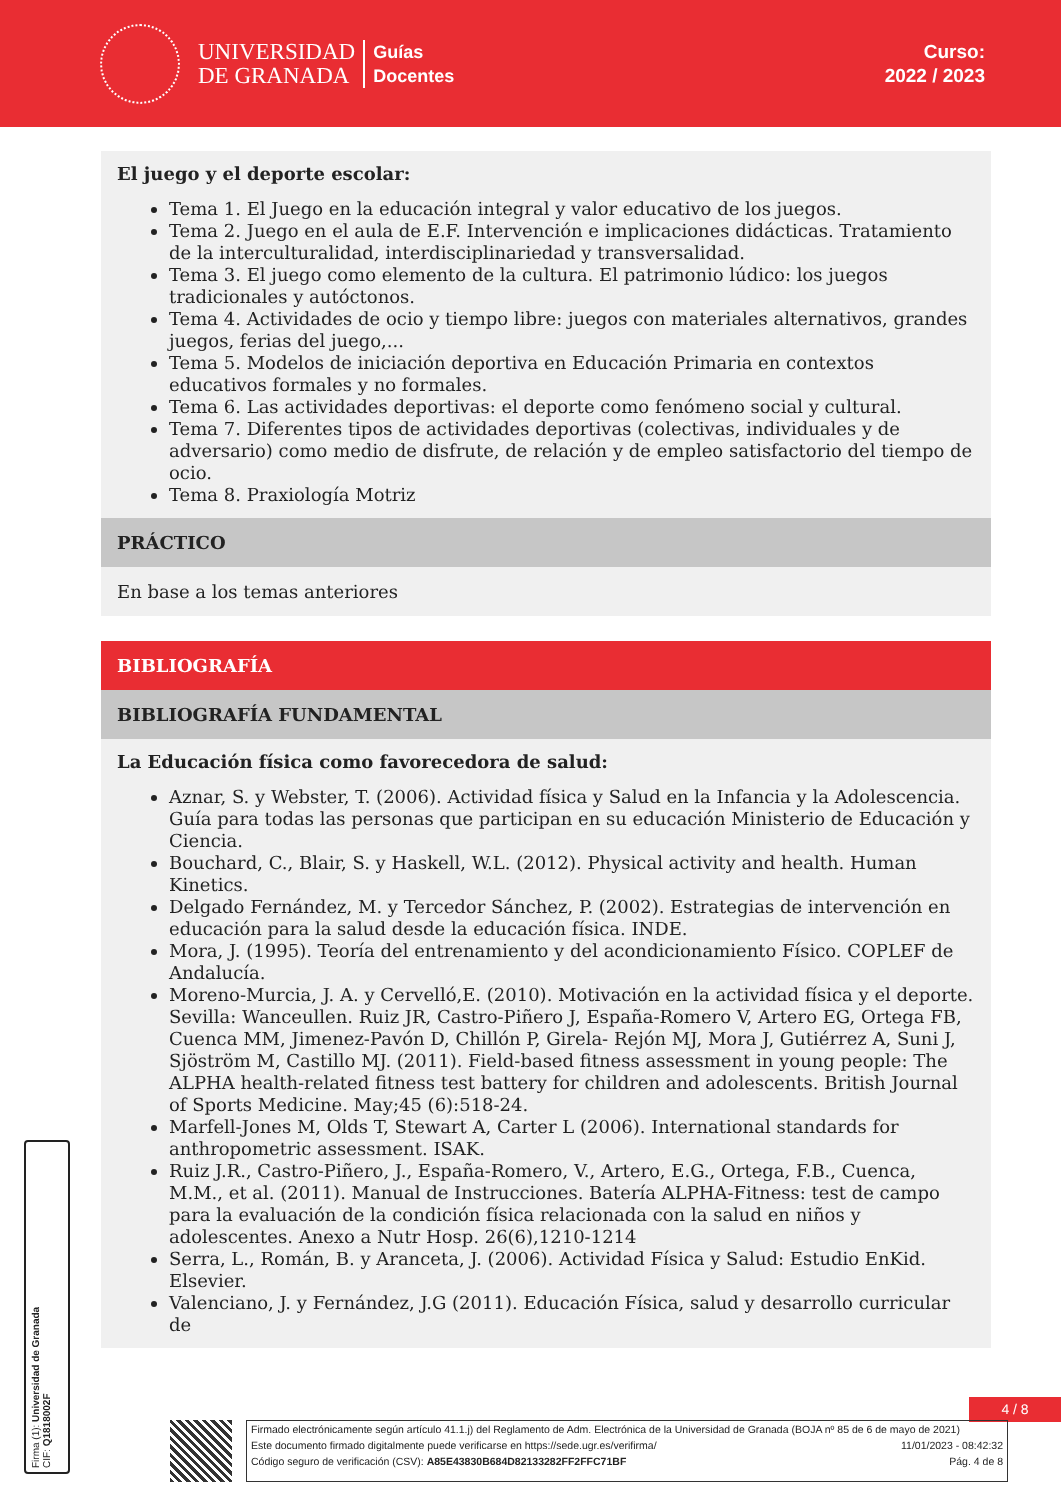UNIVERSIDAD
DE GRANADA
Guías
Docentes
Curso:
2022 / 2023
El juego y el deporte escolar:
Tema 1. El Juego en la educación integral y valor educativo de los juegos.
Tema 2. Juego en el aula de E.F. Intervención e implicaciones didácticas. Tratamiento de la interculturalidad, interdisciplinariedad y transversalidad.
Tema 3. El juego como elemento de la cultura. El patrimonio lúdico: los juegos tradicionales y autóctonos.
Tema 4. Actividades de ocio y tiempo libre: juegos con materiales alternativos, grandes juegos, ferias del juego,...
Tema 5. Modelos de iniciación deportiva en Educación Primaria en contextos educativos formales y no formales.
Tema 6. Las actividades deportivas: el deporte como fenómeno social y cultural.
Tema 7. Diferentes tipos de actividades deportivas (colectivas, individuales y de adversario) como medio de disfrute, de relación y de empleo satisfactorio del tiempo de ocio.
Tema 8. Praxiología Motriz
PRÁCTICO
En base a los temas anteriores
BIBLIOGRAFÍA
BIBLIOGRAFÍA FUNDAMENTAL
La Educación física como favorecedora de salud:
Aznar, S. y Webster, T. (2006). Actividad física y Salud en la Infancia y la Adolescencia. Guía para todas las personas que participan en su educación Ministerio de Educación y Ciencia.
Bouchard, C., Blair, S. y Haskell, W.L. (2012). Physical activity and health. Human Kinetics.
Delgado Fernández, M. y Tercedor Sánchez, P. (2002). Estrategias de intervención en educación para la salud desde la educación física. INDE.
Mora, J. (1995). Teoría del entrenamiento y del acondicionamiento Físico. COPLEF de Andalucía.
Moreno-Murcia, J. A. y Cervelló,E. (2010). Motivación en la actividad física y el deporte. Sevilla: Wanceullen. Ruiz JR, Castro-Piñero J, España-Romero V, Artero EG, Ortega FB, Cuenca MM, Jimenez-Pavón D, Chillón P, Girela- Rejón MJ, Mora J, Gutiérrez A, Suni J, Sjöström M, Castillo MJ. (2011). Field-based fitness assessment in young people: The ALPHA health-related fitness test battery for children and adolescents. British Journal of Sports Medicine. May;45 (6):518-24.
Marfell-Jones M, Olds T, Stewart A, Carter L (2006). International standards for anthropometric assessment. ISAK.
Ruiz J.R., Castro-Piñero, J., España-Romero, V., Artero, E.G., Ortega, F.B., Cuenca, M.M., et al. (2011). Manual de Instrucciones. Batería ALPHA-Fitness: test de campo para la evaluación de la condición física relacionada con la salud en niños y adolescentes. Anexo a Nutr Hosp. 26(6),1210-1214
Serra, L., Román, B. y Aranceta, J. (2006). Actividad Física y Salud: Estudio EnKid. Elsevier.
Valenciano, J. y Fernández, J.G (2011). Educación Física, salud y desarrollo curricular de
Firma (1): Universidad de Granada
CIF: Q1818002F
4 / 8
Firmado electrónicamente según artículo 41.1.j) del Reglamento de Adm. Electrónica de la Universidad de Granada (BOJA nº 85 de 6 de mayo de 2021)
Este documento firmado digitalmente puede verificarse en https://sede.ugr.es/verifirma/ 11/01/2023 - 08:42:32
Código seguro de verificación (CSV): A85E43830B684D82133282FF2FFC71BF Pág. 4 de 8